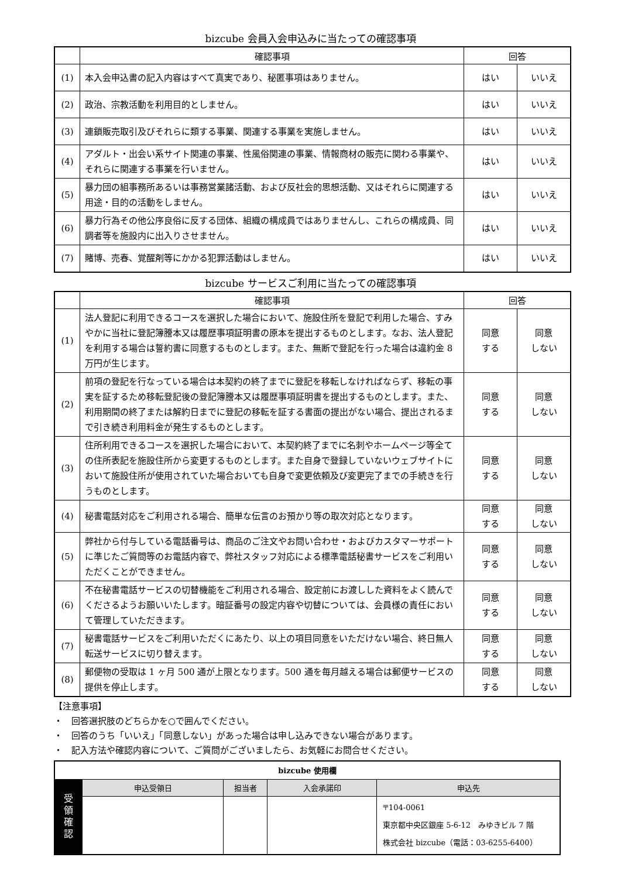bizcube 会員入会申込みに当たっての確認事項
| | 確認事項 | 回答 | |
| --- | --- | --- | --- |
| (1) | 本入会申込書の記入内容はすべて真実であり、秘匿事項はありません。 | はい | いいえ |
| (2) | 政治、宗教活動を利用目的としません。 | はい | いいえ |
| (3) | 連鎖販売取引及びそれらに類する事業、関連する事業を実施しません。 | はい | いいえ |
| (4) | アダルト・出会い系サイト関連の事業、性風俗関連の事業、情報商材の販売に関わる事業や、それらに関連する事業を行いません。 | はい | いいえ |
| (5) | 暴力団の組事務所あるいは事務営業諸活動、および反社会的思想活動、又はそれらに関連する用途・目的の活動をしません。 | はい | いいえ |
| (6) | 暴力行為その他公序良俗に反する団体、組織の構成員ではありませんし、これらの構成員、同調者等を施設内に出入りさせません。 | はい | いいえ |
| (7) | 賭博、売春、覚醒剤等にかかる犯罪活動はしません。 | はい | いいえ |
bizcube サービスご利用に当たっての確認事項
| | 確認事項 | 回答 | |
| --- | --- | --- | --- |
| (1) | 法人登記に利用できるコースを選択した場合において、施設住所を登記で利用した場合、すみやかに当社に登記簿謄本又は履歴事項証明書の原本を提出するものとします。なお、法人登記を利用する場合は誓約書に同意するものとします。また、無断で登記を行った場合は違約金 8 万円が生じます。 | 同意 する | 同意 しない |
| (2) | 前項の登記を行なっている場合は本契約の終了までに登記を移転しなければならず、移転の事実を証するため移転登記後の登記簿謄本又は履歴事項証明書を提出するものとします。また、利用期間の終了または解約日までに登記の移転を証する書面の提出がない場合、提出されるまで引き続き利用料金が発生するものとします。 | 同意 する | 同意 しない |
| (3) | 住所利用できるコースを選択した場合において、本契約終了までに名刺やホームページ等全ての住所表記を施設住所から変更するものとします。また自身で登録していないウェブサイトにおいて施設住所が使用されていた場合おいても自身で変更依頼及び変更完了までの手続きを行うものとします。 | 同意 する | 同意 しない |
| (4) | 秘書電話対応をご利用される場合、簡単な伝言のお預かり等の取次対応となります。 | 同意 する | 同意 しない |
| (5) | 弊社から付与している電話番号は、商品のご注文やお問い合わせ・およびカスタマーサポートに準じたご質問等のお電話内容で、弊社スタッフ対応による標準電話秘書サービスをご利用いただくことができません。 | 同意 する | 同意 しない |
| (6) | 不在秘書電話サービスの切替機能をご利用される場合、設定前にお渡しした資料をよく読んでくださるようお願いいたします。暗証番号の設定内容や切替については、会員様の責任において管理していただきます。 | 同意 する | 同意 しない |
| (7) | 秘書電話サービスをご利用いただくにあたり、以上の項目同意をいただけない場合、終日無人転送サービスに切り替えます。 | 同意 する | 同意 しない |
| (8) | 郵便物の受取は 1 ヶ月 500 通が上限となります。500 通を毎月越える場合は郵便サービスの提供を停止します。 | 同意 する | 同意 しない |
【注意事項】
・　回答選択肢のどちらかを○で囲んでください。
・　回答のうち「いいえ」「同意しない」があった場合は申し込みできない場合があります。
・　記入方法や確認内容について、ご質問がございましたら、お気軽にお問合せください。
| bizcube 使用欄 | | | | |
| --- | --- | --- | --- | --- |
| 受 領 確 認 | 申込受領日 | 担当者 | 入会承諾印 | 申込先 |
| | | | | 〒104-0061 東京都中央区銀座 5-6-12 みゆきビル 7 階 株式会社 bizcube（電話：03-6255-6400） |